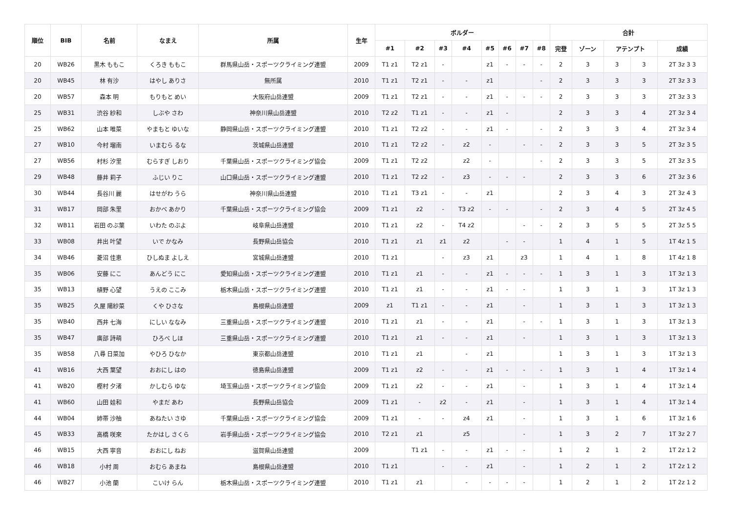| 順位 | BIB | 名前 | なまえ | 所属 | 生年 | ボルダー | | | | | | | | 合計 | | | | |
| --- | --- | --- | --- | --- | --- | --- | --- | --- | --- | --- | --- | --- | --- | --- | --- | --- | --- | --- |
| | | | | | | #1 | #2 | #3 | #4 | #5 | #6 | #7 | #8 | 完登 | ゾーン | アテンプト | | 成績 |
| 20 | WB26 | 黒木 ももこ | くろき ももこ | 群馬県山岳・スポーツクライミング連盟 | 2009 | T1 z1 | T2 z1 | - | | z1 | - | - | - | 2 | 3 | 3 | 3 | 2T 3z 3 3 |
| 20 | WB45 | 林 有沙 | はやし ありさ | 無所属 | 2010 | T1 z1 | T2 z1 | - | - | z1 | | | - | 2 | 3 | 3 | 3 | 2T 3z 3 3 |
| 20 | WB57 | 森本 明 | もりもと めい | 大阪府山岳連盟 | 2009 | T1 z1 | T2 z1 | - | - | z1 | - | - | - | 2 | 3 | 3 | 3 | 2T 3z 3 3 |
| 25 | WB31 | 渋谷 紗和 | しぶや さわ | 神奈川県山岳連盟 | 2010 | T2 z2 | T1 z1 | - | - | z1 | - | | | 2 | 3 | 3 | 4 | 2T 3z 3 4 |
| 25 | WB62 | 山本 唯菜 | やまもと ゆいな | 静岡県山岳・スポーツクライミング連盟 | 2010 | T1 z1 | T2 z2 | - | - | z1 | - | | - | 2 | 3 | 3 | 4 | 2T 3z 3 4 |
| 27 | WB10 | 今村 瑠南 | いまむら るな | 茨城県山岳連盟 | 2010 | T1 z1 | T2 z2 | - | z2 | - | | - | - | 2 | 3 | 3 | 5 | 2T 3z 3 5 |
| 27 | WB56 | 村杉 汐里 | むらすぎ しおり | 千葉県山岳・スポーツクライミング協会 | 2009 | T1 z1 | T2 z2 | | z2 | - | | | - | 2 | 3 | 3 | 5 | 2T 3z 3 5 |
| 29 | WB48 | 藤井 莉子 | ふじい りこ | 山口県山岳・スポーツクライミング連盟 | 2010 | T1 z1 | T2 z2 | - | z3 | - | - | - | | 2 | 3 | 3 | 6 | 2T 3z 3 6 |
| 30 | WB44 | 長谷川 麗 | はせがわ うら | 神奈川県山岳連盟 | 2010 | T1 z1 | T3 z1 | - | - | z1 | | | | 2 | 3 | 4 | 3 | 2T 3z 4 3 |
| 31 | WB17 | 岡部 朱里 | おかべ あかり | 千葉県山岳・スポーツクライミング協会 | 2009 | T1 z1 | z2 | - | T3 z2 | - | - | | - | 2 | 3 | 4 | 5 | 2T 3z 4 5 |
| 32 | WB11 | 岩田 のぶ葉 | いわた のぶよ | 岐阜県山岳連盟 | 2010 | T1 z1 | z2 | - | T4 z2 | | | - | - | 2 | 3 | 5 | 5 | 2T 3z 5 5 |
| 33 | WB08 | 井出 叶望 | いで かなみ | 長野県山岳協会 | 2010 | T1 z1 | z1 | z1 | z2 | | - | - | | 1 | 4 | 1 | 5 | 1T 4z 1 5 |
| 34 | WB46 | 菱沼 佳恵 | ひしぬま よしえ | 宮城県山岳連盟 | 2010 | T1 z1 | | - | z3 | z1 | | z3 | | 1 | 4 | 1 | 8 | 1T 4z 1 8 |
| 35 | WB06 | 安藤 にこ | あんどう にこ | 愛知県山岳・スポーツクライミング連盟 | 2010 | T1 z1 | z1 | - | - | z1 | - | - | - | 1 | 3 | 1 | 3 | 1T 3z 1 3 |
| 35 | WB13 | 植野 心望 | うえの ここみ | 栃木県山岳・スポーツクライミング連盟 | 2010 | T1 z1 | z1 | - | - | z1 | - | - | | 1 | 3 | 1 | 3 | 1T 3z 1 3 |
| 35 | WB25 | 久屋 陽紗菜 | くや ひさな | 島根県山岳連盟 | 2009 | z1 | T1 z1 | - | - | z1 | | - | | 1 | 3 | 1 | 3 | 1T 3z 1 3 |
| 35 | WB40 | 西井 七海 | にしい ななみ | 三重県山岳・スポーツクライミング連盟 | 2010 | T1 z1 | z1 | - | - | z1 | | - | - | 1 | 3 | 1 | 3 | 1T 3z 1 3 |
| 35 | WB47 | 廣部 詩萌 | ひろべ しほ | 三重県山岳・スポーツクライミング連盟 | 2010 | T1 z1 | z1 | - | - | z1 | | - | | 1 | 3 | 1 | 3 | 1T 3z 1 3 |
| 35 | WB58 | 八尋 日菜加 | やひろ ひなか | 東京都山岳連盟 | 2010 | T1 z1 | z1 | | - | z1 | | | | 1 | 3 | 1 | 3 | 1T 3z 1 3 |
| 41 | WB16 | 大西 葉望 | おおにし はの | 徳島県山岳連盟 | 2009 | T1 z1 | z2 | - | - | z1 | - | - | - | 1 | 3 | 1 | 4 | 1T 3z 1 4 |
| 41 | WB20 | 樫村 夕渚 | かしむら ゆな | 埼玉県山岳・スポーツクライミング協会 | 2009 | T1 z1 | z2 | - | - | z1 | | - | | 1 | 3 | 1 | 4 | 1T 3z 1 4 |
| 41 | WB60 | 山田 娃和 | やまだ あわ | 長野県山岳協会 | 2009 | T1 z1 | - | z2 | - | z1 | | - | | 1 | 3 | 1 | 4 | 1T 3z 1 4 |
| 44 | WB04 | 姉帯 沙柚 | あねたい さゆ | 千葉県山岳・スポーツクライミング協会 | 2009 | T1 z1 | - | - | z4 | z1 | | - | | 1 | 3 | 1 | 6 | 1T 3z 1 6 |
| 45 | WB33 | 高橋 咲來 | たかはし さくら | 岩手県山岳・スポーツクライミング協会 | 2010 | T2 z1 | z1 | | z5 | | | - | | 1 | 3 | 2 | 7 | 1T 3z 2 7 |
| 46 | WB15 | 大西 寧音 | おおにし ねお | 滋賀県山岳連盟 | 2009 | | T1 z1 | - | - | z1 | - | - | | 1 | 2 | 1 | 2 | 1T 2z 1 2 |
| 46 | WB18 | 小村 周 | おむら あまね | 島根県山岳連盟 | 2010 | T1 z1 | | - | - | z1 | | - | | 1 | 2 | 1 | 2 | 1T 2z 1 2 |
| 46 | WB27 | 小池 蘭 | こいけ らん | 栃木県山岳・スポーツクライミング連盟 | 2010 | T1 z1 | z1 | | - | - | - | - | | 1 | 2 | 1 | 2 | 1T 2z 1 2 |